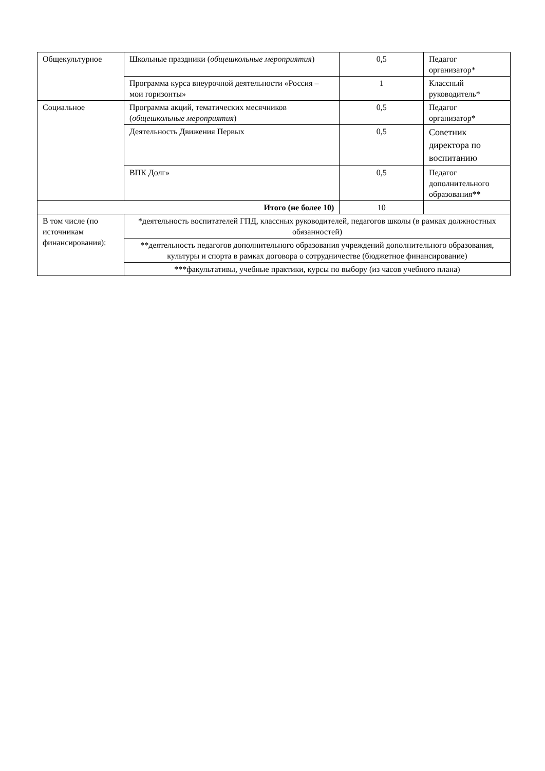| Общекультурное | Школьные праздники ( общешкольные мероприятия ) | 0,5 | Педагог организатор* |
| | Программа курса внеурочной деятельности «Россия – мои горизонты» | 1 | Классный руководитель* |
| Социальное | Программа акций, тематических месячников ( общешкольные мероприятия ) | 0,5 | Педагог организатор* |
| | Деятельность Движения Первых | 0,5 | Советник директора по воспитанию |
| | ВПК Долг» | 0,5 | Педагог дополнительного образования** |
| Итого (не более 10) | | 10 | |
| В том числе (по источникам финансирования): | *деятельность воспитателей ГПД, классных руководителей, педагогов школы (в рамках должностных обязанностей) | | |
| | **деятельность педагогов дополнительного образования учреждений дополнительного образования, культуры и спорта в рамках договора о сотрудничестве (бюджетное финансирование) | | |
| | ***факультативы, учебные практики, курсы по выбору (из часов учебного плана) | | |